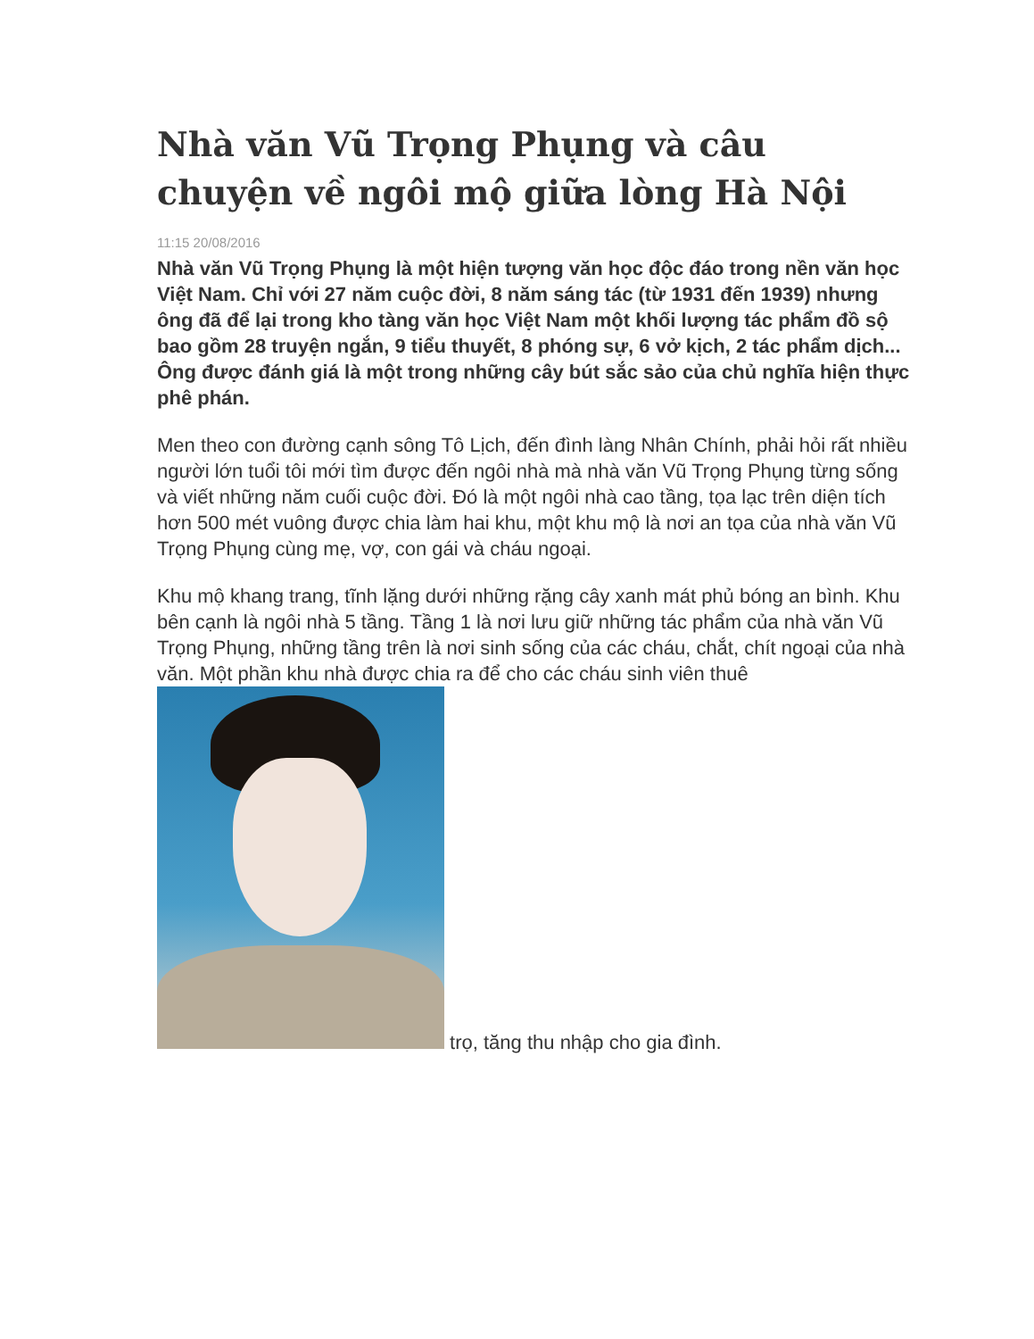Nhà văn Vũ Trọng Phụng và câu chuyện về ngôi mộ giữa lòng Hà Nội
11:15 20/08/2016
Nhà văn Vũ Trọng Phụng là một hiện tượng văn học độc đáo trong nền văn học Việt Nam. Chỉ với 27 năm cuộc đời, 8 năm sáng tác (từ 1931 đến 1939) nhưng ông đã để lại trong kho tàng văn học Việt Nam một khối lượng tác phẩm đồ sộ bao gồm 28 truyện ngắn, 9 tiểu thuyết, 8 phóng sự, 6 vở kịch, 2 tác phẩm dịch... Ông được đánh giá là một trong những cây bút sắc sảo của chủ nghĩa hiện thực phê phán.
Men theo con đường cạnh sông Tô Lịch, đến đình làng Nhân Chính, phải hỏi rất nhiều người lớn tuổi tôi mới tìm được đến ngôi nhà mà nhà văn Vũ Trọng Phụng từng sống và viết những năm cuối cuộc đời. Đó là một ngôi nhà cao tầng, tọa lạc trên diện tích hơn 500 mét vuông được chia làm hai khu, một khu mộ là nơi an tọa của nhà văn Vũ Trọng Phụng cùng mẹ, vợ, con gái và cháu ngoại.
Khu mộ khang trang, tĩnh lặng dưới những rặng cây xanh mát phủ bóng an bình. Khu bên cạnh là ngôi nhà 5 tầng. Tầng 1 là nơi lưu giữ những tác phẩm của nhà văn Vũ Trọng Phụng, những tầng trên là nơi sinh sống của các cháu, chắt, chít ngoại của nhà văn. Một phần khu nhà được chia ra để cho các cháu sinh viên thuê trọ, tăng thu nhập cho gia đình.